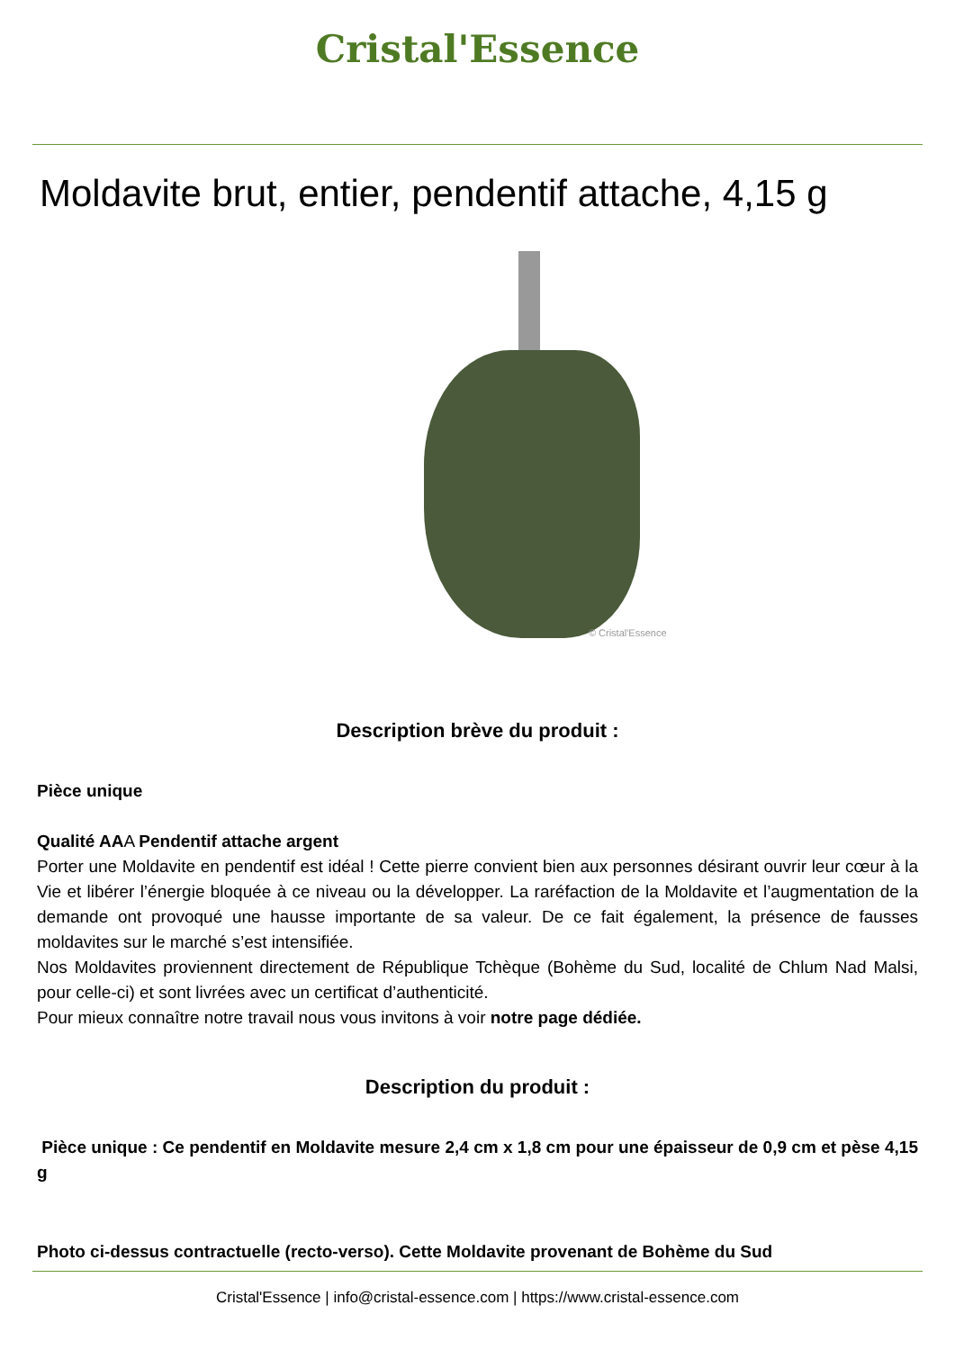Cristal'Essence
Moldavite brut, entier, pendentif attache, 4,15 g
© Cristal'Essence
Description brève du produit :
Pièce unique
Qualité AAA Pendentif attache argent
Porter une Moldavite en pendentif est idéal ! Cette pierre convient bien aux personnes désirant ouvrir leur cœur à la Vie et libérer l’énergie bloquée à ce niveau ou la développer. La raréfaction de la Moldavite et l’augmentation de la demande ont provoqué une hausse importante de sa valeur. De ce fait également, la présence de fausses moldavites sur le marché s’est intensifiée.
Nos Moldavites proviennent directement de République Tchèque (Bohème du Sud, localité de Chlum Nad Malsi, pour celle-ci) et sont livrées avec un certificat d’authenticité.
Pour mieux connaître notre travail nous vous invitons à voir notre page dédiée.
Description du produit :
Pièce unique : Ce pendentif en Moldavite mesure 2,4 cm x 1,8 cm pour une épaisseur de 0,9 cm et pèse 4,15 g
Photo ci-dessus contractuelle (recto-verso). Cette Moldavite provenant de Bohème du Sud
Cristal'Essence | info@cristal-essence.com | https://www.cristal-essence.com